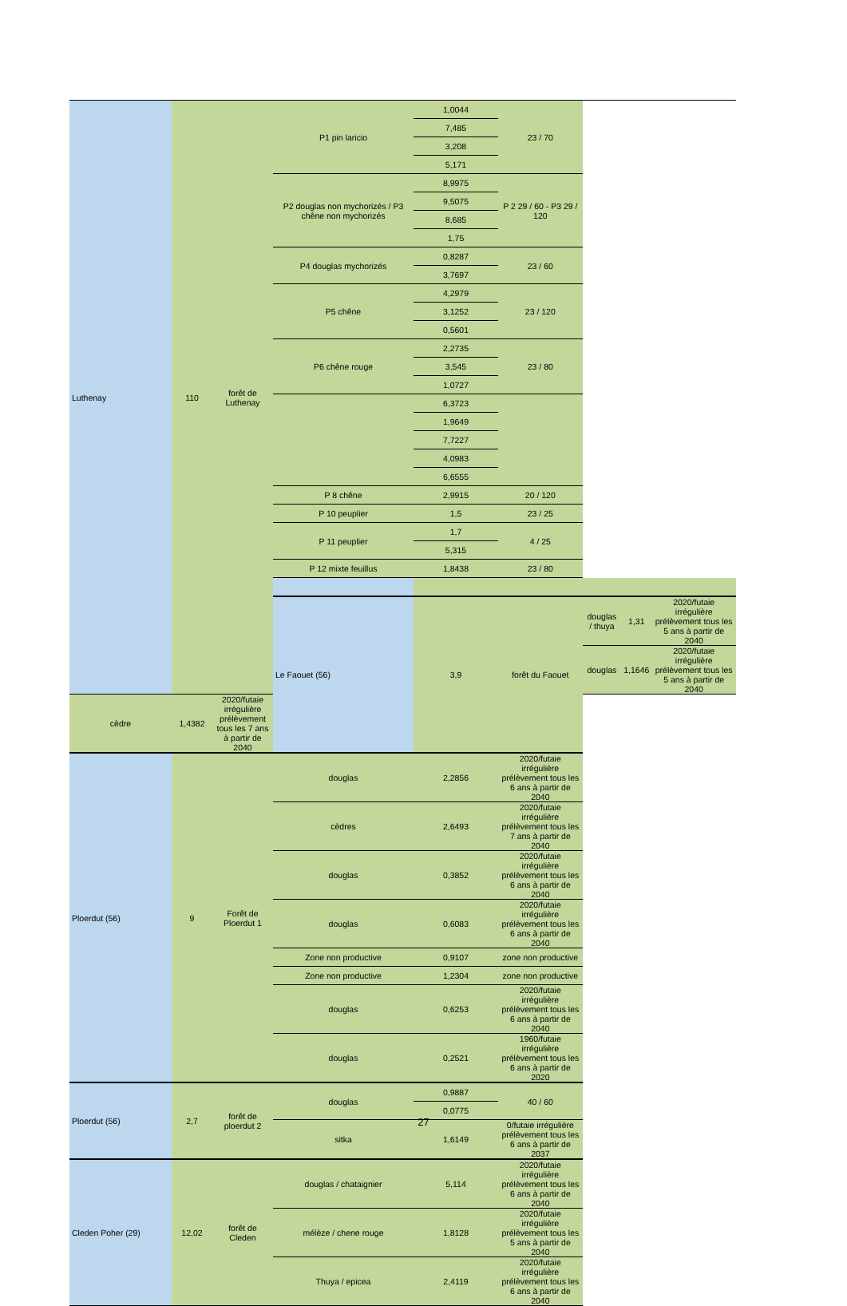| Luthenay | 110 | forêt de Luthenay | P1 pin laricio | 1,0044 | 23 / 70 | | | |
| | | | | 7,485 | | | | |
| | | | | 3,208 | | | | |
| | | | | 5,171 | | | | |
| | | | P2 douglas non mychorizés / P3 chêne non mychorizés | 8,9975 | P 2 29 / 60 - P3 29 / 120 | | | |
| | | | | 9,5075 | | | | |
| | | | | 8,685 | | | | |
| | | | | 1,75 | | | | |
| | | | P4 douglas mychorizés | 0,8287 | 23 / 60 | | | |
| | | | | 3,7697 | | | | |
| | | | P5 chêne | 4,2979 | 23 / 120 | | | |
| | | | | 3,1252 | | | | |
| | | | | 0,5601 | | | | |
| | | | P6 chêne rouge | 2,2735 | 23 / 80 | | | |
| | | | | 3,545 | | | | |
| | | | | 1,0727 | | | | |
| | | | | 6,3723 | | | | |
| | | | | 1,9649 | | | | |
| | | | | 7,7227 | | | | |
| | | | | 4,0983 | | | | |
| | | | | 6,6555 | | | | |
| | | | P 8 chêne | 2,9915 | 20 / 120 | | | |
| | | | P 10 peuplier | 1,5 | 23 / 25 | | | |
| | | | P 11 peuplier | 1,7 | 4 / 25 | | | |
| | | | | 5,315 | | | | |
| | | | P 12 mixte feuillus | 1,8438 | 23 / 80 | | | |
| | | | Le Faouet (56) | 3,9 | forêt du Faouet | douglas / thuya | 1,31 | 2020/futaie irrégulière prélèvement tous les 5 ans à partir de 2040 |
| | | | | | | douglas | 1,1646 | 2020/futaie irrégulière prélèvement tous les 5 ans à partir de 2040 |
| cèdre | 1,4382 | 2020/futaie irrégulière prélèvement tous les 7 ans à partir de 2040 | | | | | | |
| Ploerdut (56) | 9 | Forêt de Ploerdut 1 | douglas | 2,2856 | 2020/futaie irrégulière prélèvement tous les 6 ans à partir de 2040 | | | |
| | | | cèdres | 2,6493 | 2020/futaie irrégulière prélèvement tous les 7 ans à partir de 2040 | | | |
| | | | douglas | 0,3852 | 2020/futaie irrégulière prélèvement tous les 6 ans à partir de 2040 | | | |
| | | | douglas | 0,6083 | 2020/futaie irrégulière prélèvement tous les 6 ans à partir de 2040 | | | |
| | | | Zone non productive | 0,9107 | zone non productive | | | |
| | | | Zone non productive | 1,2304 | zone non productive | | | |
| | | | douglas | 0,6253 | 2020/futaie irrégulière prélèvement tous les 6 ans à partir de 2040 | | | |
| | | | douglas | 0,2521 | 1960/futaie irrégulière prélèvement tous les 6 ans à partir de 2020 | | | |
| Ploerdut (56) | 2,7 | forêt de ploerdut 2 | douglas | 0,9887 | 40 / 60 | | | |
| | | | | 0,0775 | | | | |
| | | | sitka | 1,6149 | 0/futaie irrégulière prélèvement tous les 6 ans à partir de 2037 | | | |
| Cleden Poher (29) | 12,02 | forêt de Cleden | douglas / chataignier | 5,114 | 2020/futaie irrégulière prélèvement tous les 6 ans à partir de 2040 | | | |
| | | | mélèze / chene rouge | 1,8128 | 2020/futaie irrégulière prélèvement tous les 5 ans à partir de 2040 | | | |
| | | | Thuya / epicea | 2,4119 | 2020/futaie irrégulière prélèvement tous les 6 ans à partir de 2040 | | | |
27